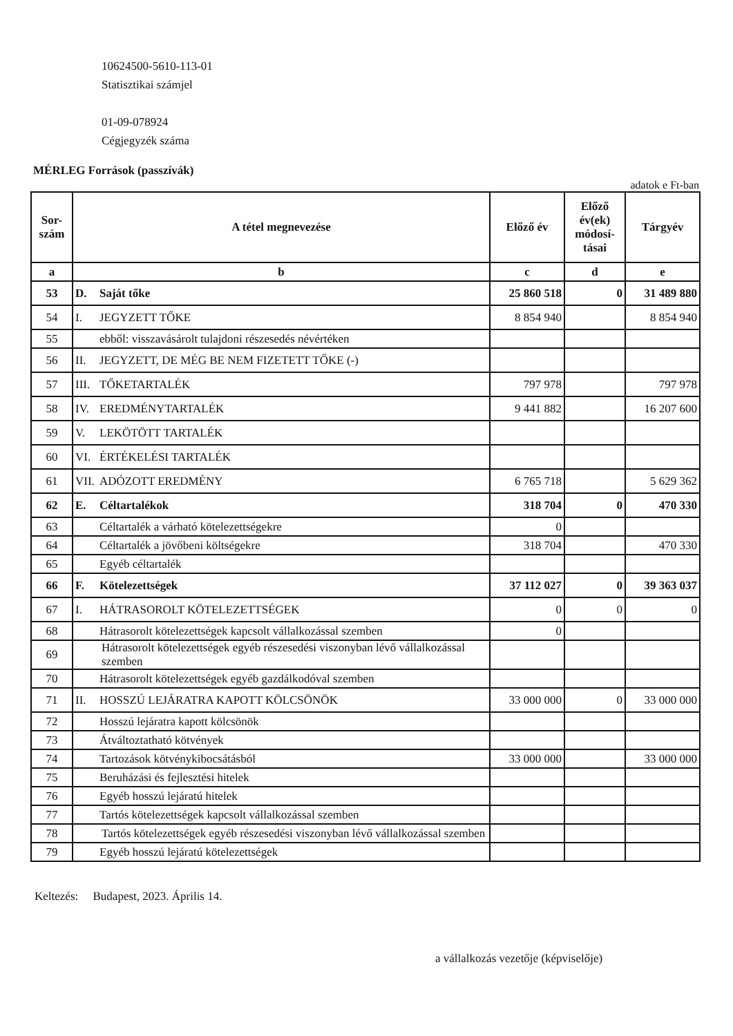10624500-5610-113-01
Statisztikai számjel
01-09-078924
Cégjegyzék száma
MÉRLEG Források (passzívák)
adatok e Ft-ban
| Sor- szám | A tétel megnevezése | Előző év | Előző év(ek) módosí-tásai | Tárgyév |
| --- | --- | --- | --- | --- |
| a | b | c | d | e |
| 53 | D. Saját tőke | 25 860 518 | 0 | 31 489 880 |
| 54 | I. JEGYZETT TŐKE | 8 854 940 | | 8 854 940 |
| 55 | ebből: visszavásárolt tulajdoni részesedés névértéken | | | |
| 56 | II. JEGYZETT, DE MÉG BE NEM FIZETETT TŐKE (-) | | | |
| 57 | III. TŐKETARTALÉK | 797 978 | | 797 978 |
| 58 | IV. EREDMÉNYTARTALÉK | 9 441 882 | | 16 207 600 |
| 59 | V. LEKÖTÖTT TARTALÉK | | | |
| 60 | VI. ÉRTÉKELÉSI TARTALÉK | | | |
| 61 | VII. ADÓZOTT EREDMÉNY | 6 765 718 | | 5 629 362 |
| 62 | E. Céltartalékok | 318 704 | 0 | 470 330 |
| 63 | Céltartalék a várható kötelezettségekre | 0 | | |
| 64 | Céltartalék a jövőbeni költségekre | 318 704 | | 470 330 |
| 65 | Egyéb céltartalék | | | |
| 66 | F. Kötelezettségek | 37 112 027 | 0 | 39 363 037 |
| 67 | I. HÁTRASOROLT KÖTELEZETTSÉGEK | 0 | 0 | 0 |
| 68 | Hátrasorolt kötelezettségek kapcsolt vállalkozással szemben | 0 | | |
| 69 | Hátrasorolt kötelezettségek egyéb részesedési viszonyban lévő vállalkozással szemben | | | |
| 70 | Hátrasorolt kötelezettségek egyéb gazdálkodóval szemben | | | |
| 71 | II. HOSSZÚ LEJÁRATRA KAPOTT KÖLCSÖNÖK | 33 000 000 | 0 | 33 000 000 |
| 72 | Hosszú lejáratra kapott kölcsönök | | | |
| 73 | Átváltoztatható kötvények | | | |
| 74 | Tartozások kötvénykibocsátásból | 33 000 000 | | 33 000 000 |
| 75 | Beruházási és fejlesztési hitelek | | | |
| 76 | Egyéb hosszú lejáratú hitelek | | | |
| 77 | Tartós kötelezettségek kapcsolt vállalkozással szemben | | | |
| 78 | Tartós kötelezettségek egyéb részesedési viszonyban lévő vállalkozással szemben | | | |
| 79 | Egyéb hosszú lejáratú kötelezettségek | | | |
Keltezés: Budapest, 2023. Április 14.
a vállalkozás vezetője (képviselője)